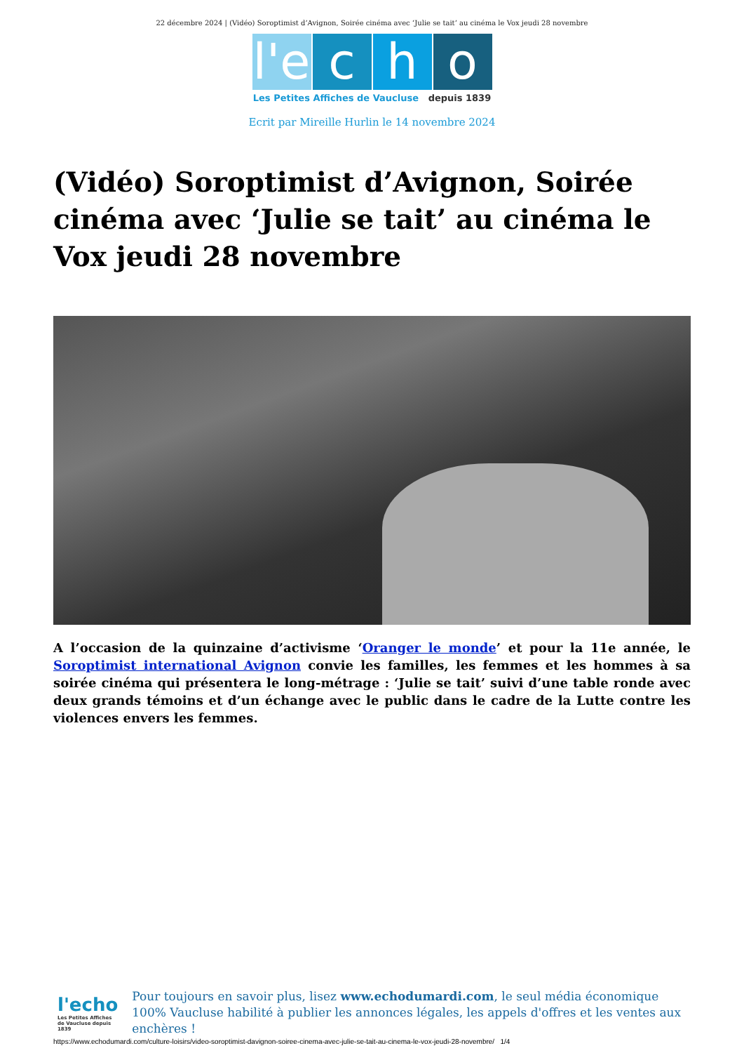22 décembre 2024 | (Vidéo) Soroptimist d’Avignon, Soirée cinéma avec ‘Julie se tait’ au cinéma le Vox jeudi 28 novembre
l'e
c
h
o
Les Petites Affiches de Vaucluse depuis 1839
Ecrit par Mireille Hurlin le 14 novembre 2024
(Vidéo) Soroptimist d’Avignon, Soirée cinéma avec ‘Julie se tait’ au cinéma le Vox jeudi 28 novembre
A l’occasion de la quinzaine d’activisme ‘Oranger le monde’ et pour la 11e année, le Soroptimist international Avignon convie les familles, les femmes et les hommes à sa soirée cinéma qui présentera le long-métrage : ‘Julie se tait’ suivi d’une table ronde avec deux grands témoins et d’un échange avec le public dans le cadre de la Lutte contre les violences envers les femmes.
l'echo
Les Petites Affiches de Vaucluse depuis 1839
Pour toujours en savoir plus, lisez www.echodumardi.com, le seul média économique 100% Vaucluse habilité à publier les annonces légales, les appels d'offres et les ventes aux enchères !
https://www.echodumardi.com/culture-loisirs/video-soroptimist-davignon-soiree-cinema-avec-julie-se-tait-au-cinema-le-vox-jeudi-28-novembre/ 1/4